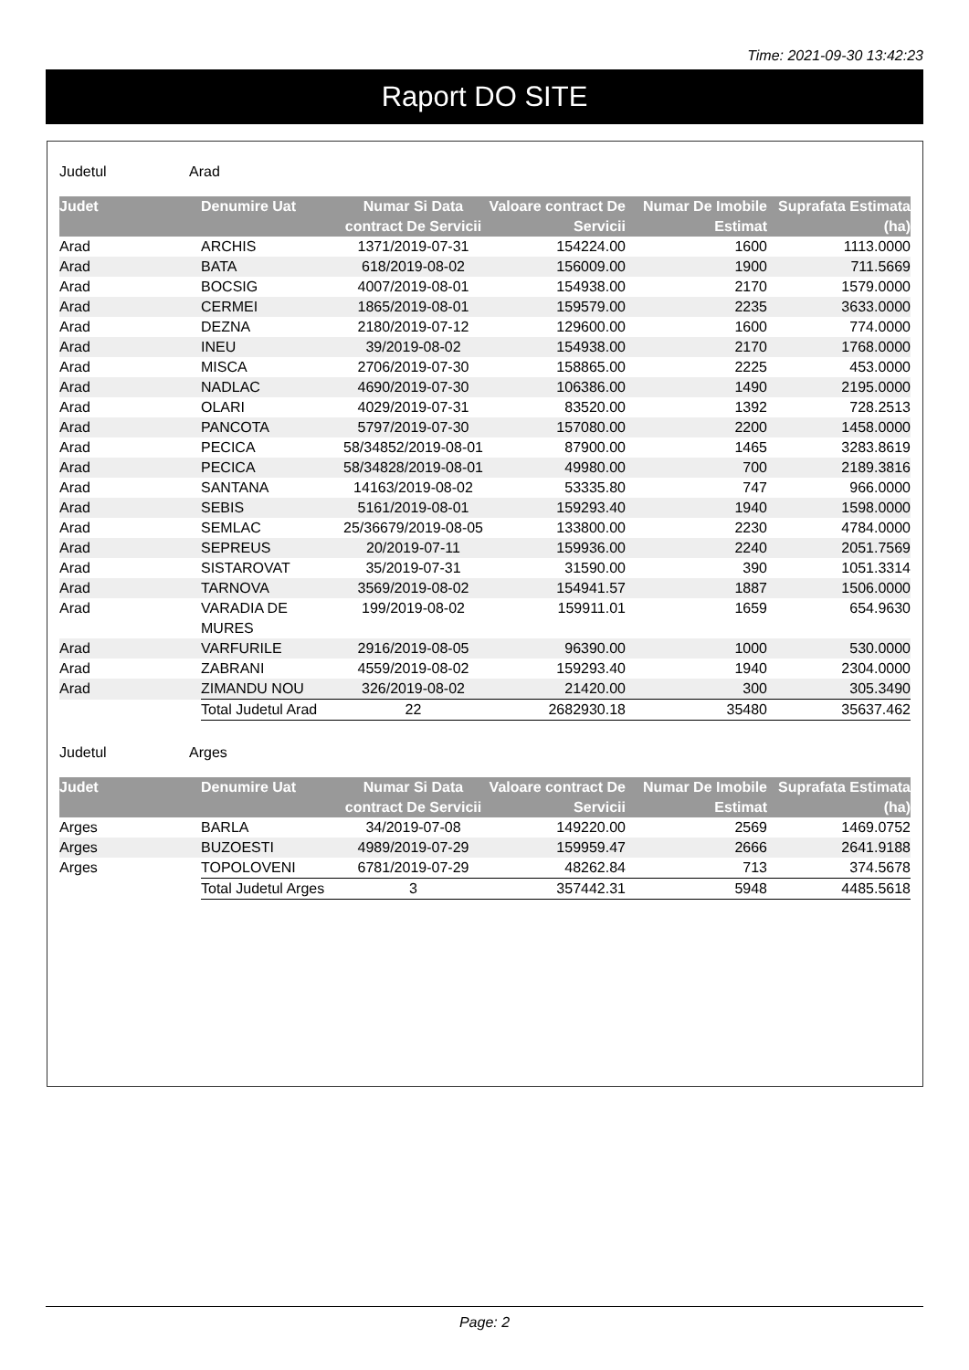Time: 2021-09-30 13:42:23
Raport DO SITE
Judetul Arad
| Judet | Denumire Uat | Numar Si Data contract De Servicii | Valoare contract De Servicii | Numar De Imobile Estimat | Suprafata Estimata (ha) |
| --- | --- | --- | --- | --- | --- |
| Arad | ARCHIS | 1371/2019-07-31 | 154224.00 | 1600 | 1113.0000 |
| Arad | BATA | 618/2019-08-02 | 156009.00 | 1900 | 711.5669 |
| Arad | BOCSIG | 4007/2019-08-01 | 154938.00 | 2170 | 1579.0000 |
| Arad | CERMEI | 1865/2019-08-01 | 159579.00 | 2235 | 3633.0000 |
| Arad | DEZNA | 2180/2019-07-12 | 129600.00 | 1600 | 774.0000 |
| Arad | INEU | 39/2019-08-02 | 154938.00 | 2170 | 1768.0000 |
| Arad | MISCA | 2706/2019-07-30 | 158865.00 | 2225 | 453.0000 |
| Arad | NADLAC | 4690/2019-07-30 | 106386.00 | 1490 | 2195.0000 |
| Arad | OLARI | 4029/2019-07-31 | 83520.00 | 1392 | 728.2513 |
| Arad | PANCOTA | 5797/2019-07-30 | 157080.00 | 2200 | 1458.0000 |
| Arad | PECICA | 58/34852/2019-08-01 | 87900.00 | 1465 | 3283.8619 |
| Arad | PECICA | 58/34828/2019-08-01 | 49980.00 | 700 | 2189.3816 |
| Arad | SANTANA | 14163/2019-08-02 | 53335.80 | 747 | 966.0000 |
| Arad | SEBIS | 5161/2019-08-01 | 159293.40 | 1940 | 1598.0000 |
| Arad | SEMLAC | 25/36679/2019-08-05 | 133800.00 | 2230 | 4784.0000 |
| Arad | SEPREUS | 20/2019-07-11 | 159936.00 | 2240 | 2051.7569 |
| Arad | SISTAROVAT | 35/2019-07-31 | 31590.00 | 390 | 1051.3314 |
| Arad | TARNOVA | 3569/2019-08-02 | 154941.57 | 1887 | 1506.0000 |
| Arad | VARADIA DE MURES | 199/2019-08-02 | 159911.01 | 1659 | 654.9630 |
| Arad | VARFURILE | 2916/2019-08-05 | 96390.00 | 1000 | 530.0000 |
| Arad | ZABRANI | 4559/2019-08-02 | 159293.40 | 1940 | 2304.0000 |
| Arad | ZIMANDU NOU | 326/2019-08-02 | 21420.00 | 300 | 305.3490 |
| | Total Judetul Arad | 22 | 2682930.18 | 35480 | 35637.462 |
Judetul Arges
| Judet | Denumire Uat | Numar Si Data contract De Servicii | Valoare contract De Servicii | Numar De Imobile Estimat | Suprafata Estimata (ha) |
| --- | --- | --- | --- | --- | --- |
| Arges | BARLA | 34/2019-07-08 | 149220.00 | 2569 | 1469.0752 |
| Arges | BUZOESTI | 4989/2019-07-29 | 159959.47 | 2666 | 2641.9188 |
| Arges | TOPOLOVENI | 6781/2019-07-29 | 48262.84 | 713 | 374.5678 |
| | Total Judetul Arges | 3 | 357442.31 | 5948 | 4485.5618 |
Page: 2